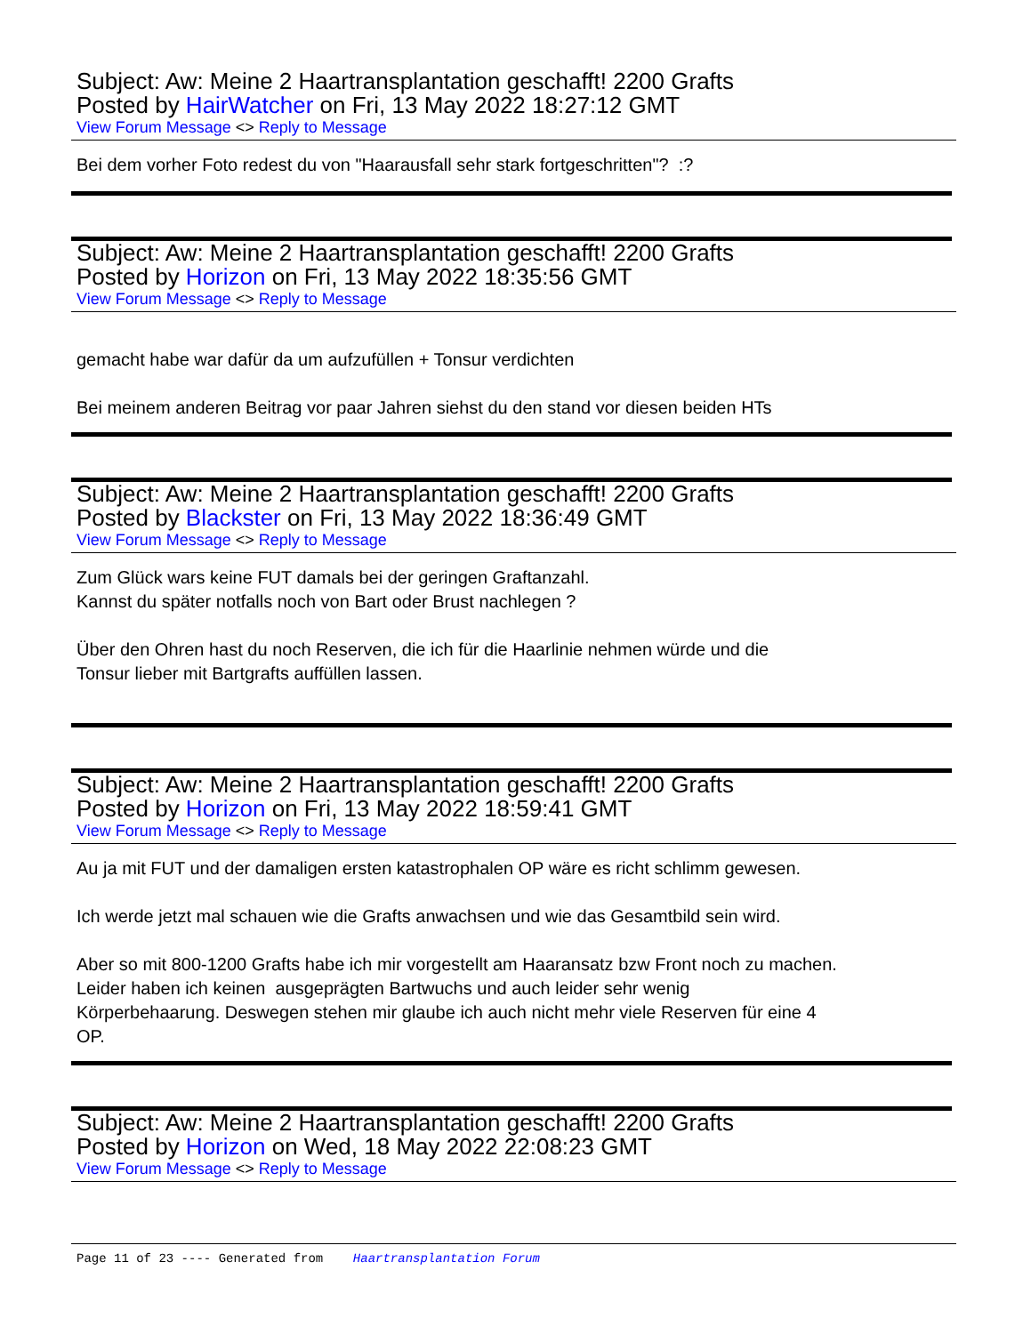Subject: Aw: Meine 2 Haartransplantation geschafft! 2200 Grafts
Posted by HairWatcher on Fri, 13 May 2022 18:27:12 GMT
View Forum Message <> Reply to Message
Bei dem vorher Foto redest du von "Haarausfall sehr stark fortgeschritten"? :?
Subject: Aw: Meine 2 Haartransplantation geschafft! 2200 Grafts
Posted by Horizon on Fri, 13 May 2022 18:35:56 GMT
View Forum Message <> Reply to Message
gemacht habe war dafür da um aufzufüllen + Tonsur verdichten
Bei meinem anderen Beitrag vor paar Jahren siehst du den stand vor diesen beiden HTs
Subject: Aw: Meine 2 Haartransplantation geschafft! 2200 Grafts
Posted by Blackster on Fri, 13 May 2022 18:36:49 GMT
View Forum Message <> Reply to Message
Zum Glück wars keine FUT damals bei der geringen Graftanzahl.
Kannst du später notfalls noch von Bart oder Brust nachlegen ?
Über den Ohren hast du noch Reserven, die ich für die Haarlinie nehmen würde und die
Tonsur lieber mit Bartgrafts auffüllen lassen.
Subject: Aw: Meine 2 Haartransplantation geschafft! 2200 Grafts
Posted by Horizon on Fri, 13 May 2022 18:59:41 GMT
View Forum Message <> Reply to Message
Au ja mit FUT und der damaligen ersten katastrophalen OP wäre es richt schlimm gewesen.
Ich werde jetzt mal schauen wie die Grafts anwachsen und wie das Gesamtbild sein wird.
Aber so mit 800-1200 Grafts habe ich mir vorgestellt am Haaransatz bzw Front noch zu machen.
Leider haben ich keinen ausgeprägten Bartwuchs und auch leider sehr wenig
Körperbehaarung. Deswegen stehen mir glaube ich auch nicht mehr viele Reserven für eine 4
OP.
Subject: Aw: Meine 2 Haartransplantation geschafft! 2200 Grafts
Posted by Horizon on Wed, 18 May 2022 22:08:23 GMT
View Forum Message <> Reply to Message
Page 11 of 23 ---- Generated from Haartransplantation Forum